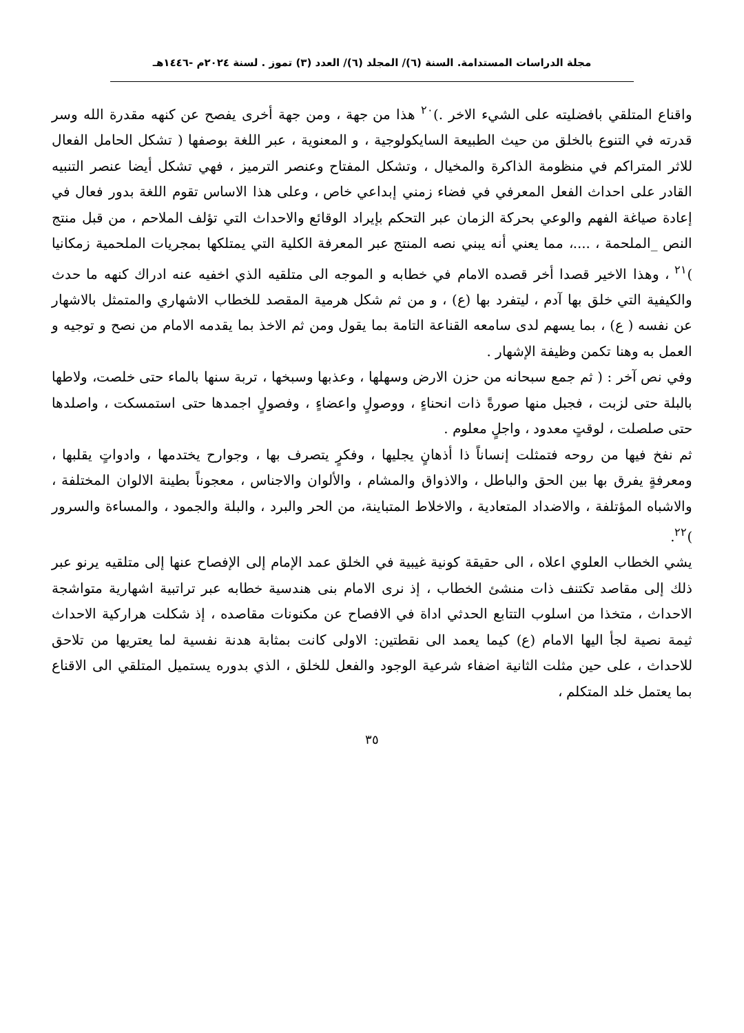مجلة الدراسات المستدامة. السنة (٦)/ المجلد (٦)/ العدد (٣) تموز . لسنة ٢٠٢٤م -١٤٤٦هـ
واقناع المتلقي بافضليته على الشيء الاخر .)<sup>٢٠</sup> هذا من جهة ، ومن جهة أخرى يفصح عن كنهه مقدرة الله وسر قدرته في التنوع بالخلق من حيث الطبيعة السايكولوجية ، و المعنوية ، عبر اللغة بوصفها ( تشكل الحامل الفعال للاثر المتراكم في منظومة الذاكرة والمخيال ، وتشكل المفتاح وعنصر الترميز ، فهي تشكل أيضا عنصر التنبيه القادر على احداث الفعل المعرفي في فضاء زمني إبداعي خاص ، وعلى هذا الاساس تقوم اللغة بدور فعال في إعادة صياغة الفهم والوعي بحركة الزمان عبر التحكم بإيراد الوقائع والاحداث التي تؤلف الملاحم ، من قبل منتج النص _الملحمة ، ....، مما يعني أنه يبني نصه المنتج عبر المعرفة الكلية التي يمتلكها بمجريات الملحمية زمكانيا )<sup>٢١</sup> ، وهذا الاخير قصدا أخر قصده الامام في خطابه و الموجه الى متلقيه الذي اخفيه عنه ادراك كنهه ما حدث والكيفية التي خلق بها آدم ، ليتفرد بها (ع) ، و من ثم شكل هرمية المقصد للخطاب الاشهاري والمتمثل بالاشهار عن نفسه ( ع) ، بما يسهم لدى سامعه القناعة التامة بما يقول ومن ثم الاخذ بما يقدمه الامام من نصح و توجيه و العمل به وهنا تكمن وظيفة الإشهار .
وفي نص آخر : ( ثم جمع سبحانه من حزن الارض وسهلها ، وعذبها وسبخها ، تربة سنها بالماء حتى خلصت، ولاطها بالبلة حتى لزبت ، فجبل منها صورةً ذات انحناءٍ ، ووصولٍ واعضاءٍ ، وفصولٍ اجمدها حتى استمسكت ، واصلدها حتى صلصلت ، لوقتٍ معدود ، واجلٍ معلوم .
ثم نفخ فيها من روحه فتمثلت إنساناً ذا أذهانٍ يجليها ، وفكرٍ يتصرف بها ، وجوارح يختدمها ، وادواتٍ يقلبها ، ومعرفةٍ يفرق بها بين الحق والباطل ، والاذواق والمشام ، والألوان والاجناس ، معجوناً بطينة الالوان المختلفة ، والاشباه المؤتلفة ، والاضداد المتعادية ، والاخلاط المتباينة، من الحر والبرد ، والبلة والجمود ، والمساءة والسرور )<sup>٢٢</sup>.
يشي الخطاب العلوي اعلاه ، الى حقيقة كونية غيبية في الخلق عمد الإمام إلى الإفصاح عنها إلى متلقيه يرنو عبر ذلك إلى مقاصد تكتنف ذات منشئ الخطاب ، إذ نرى الامام بنى هندسية خطابه عبر تراتبية اشهارية متواشجة الاحداث ، متخذا من اسلوب التتابع الحدثي اداة في الافصاح عن مكنونات مقاصده ، إذ شكلت هراركية الاحداث ثيمة نصية لجأ اليها الامام (ع) كيما يعمد الى نقطتين: الاولى كانت بمثابة هدنة نفسية لما يعتريها من تلاحق للاحداث ، على حين مثلت الثانية اضفاء شرعية الوجود والفعل للخلق ، الذي بدوره يستميل المتلقي الى الاقناع بما يعتمل خلد المتكلم ،
٣٥